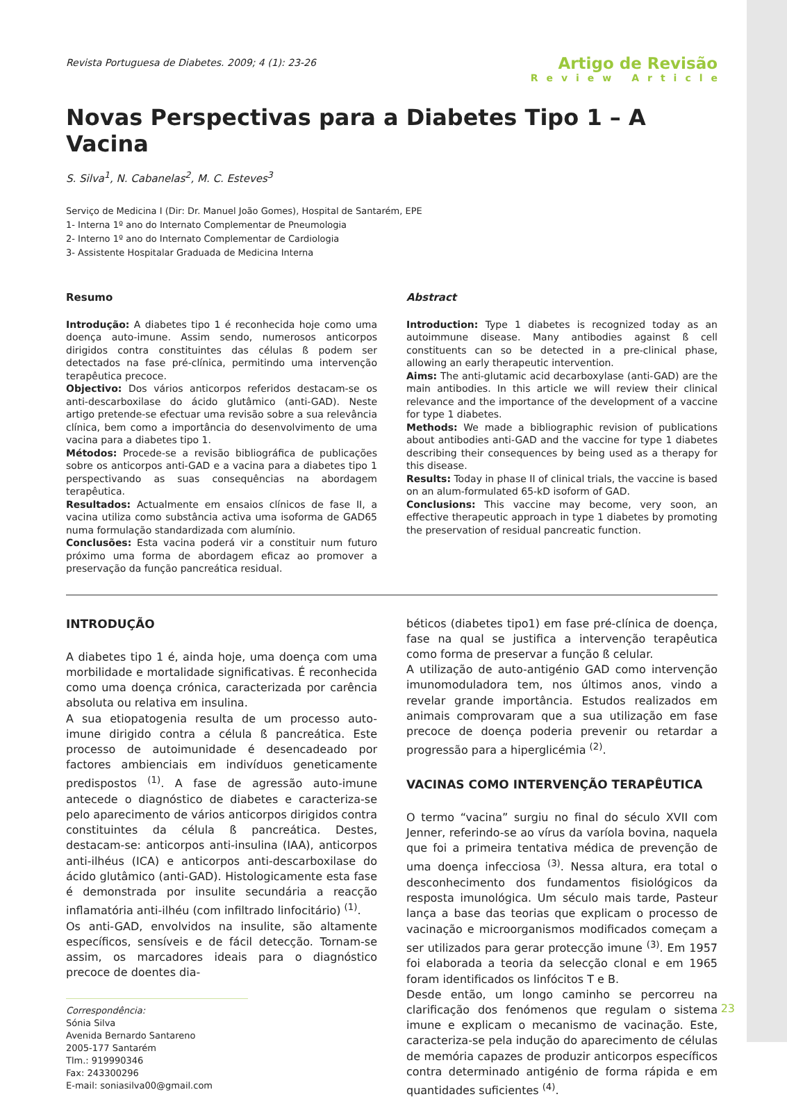Revista Portuguesa de Diabetes. 2009; 4 (1): 23-26
Artigo de Revisão
Review Article
Novas Perspectivas para a Diabetes Tipo 1 – A Vacina
S. Silva<sup>1</sup>, N. Cabanelas<sup>2</sup>, M. C. Esteves<sup>3</sup>
Serviço de Medicina I (Dir: Dr. Manuel João Gomes), Hospital de Santarém, EPE
1- Interna 1º ano do Internato Complementar de Pneumologia
2- Interno 1º ano do Internato Complementar de Cardiologia
3- Assistente Hospitalar Graduada de Medicina Interna
Resumo
Introdução: A diabetes tipo 1 é reconhecida hoje como uma doença auto-imune. Assim sendo, numerosos anticorpos dirigidos contra constituintes das células ß podem ser detectados na fase pré-clínica, permitindo uma intervenção terapêutica precoce.
Objectivo: Dos vários anticorpos referidos destacam-se os anti-descarboxilase do ácido glutâmico (anti-GAD). Neste artigo pretende-se efectuar uma revisão sobre a sua relevância clínica, bem como a importância do desenvolvimento de uma vacina para a diabetes tipo 1.
Métodos: Procede-se a revisão bibliográfica de publicações sobre os anticorpos anti-GAD e a vacina para a diabetes tipo 1 perspectivando as suas consequências na abordagem terapêutica.
Resultados: Actualmente em ensaios clínicos de fase II, a vacina utiliza como substância activa uma isoforma de GAD65 numa formulação standardizada com alumínio.
Conclusões: Esta vacina poderá vir a constituir num futuro próximo uma forma de abordagem eficaz ao promover a preservação da função pancreática residual.
Abstract
Introduction: Type 1 diabetes is recognized today as an autoimmune disease. Many antibodies against ß cell constituents can so be detected in a pre-clinical phase, allowing an early therapeutic intervention.
Aims: The anti-glutamic acid decarboxylase (anti-GAD) are the main antibodies. In this article we will review their clinical relevance and the importance of the development of a vaccine for type 1 diabetes.
Methods: We made a bibliographic revision of publications about antibodies anti-GAD and the vaccine for type 1 diabetes describing their consequences by being used as a therapy for this disease.
Results: Today in phase II of clinical trials, the vaccine is based on an alum-formulated 65-kD isoform of GAD.
Conclusions: This vaccine may become, very soon, an effective therapeutic approach in type 1 diabetes by promoting the preservation of residual pancreatic function.
INTRODUÇÃO
A diabetes tipo 1 é, ainda hoje, uma doença com uma morbilidade e mortalidade significativas. É reconhecida como uma doença crónica, caracterizada por carência absoluta ou relativa em insulina.
A sua etiopatogenia resulta de um processo auto-imune dirigido contra a célula ß pancreática. Este processo de autoimunidade é desencadeado por factores ambienciais em indivíduos geneticamente predispostos <sup>(1)</sup>. A fase de agressão auto-imune antecede o diagnóstico de diabetes e caracteriza-se pelo aparecimento de vários anticorpos dirigidos contra constituintes da célula ß pancreática. Destes, destacam-se: anticorpos anti-insulina (IAA), anticorpos anti-ilhéus (ICA) e anticorpos anti-descarboxilase do ácido glutâmico (anti-GAD). Histologicamente esta fase é demonstrada por insulite secundária a reacção inflamatória anti-ilhéu (com infiltrado linfocitário) <sup>(1)</sup>.
Os anti-GAD, envolvidos na insulite, são altamente específicos, sensíveis e de fácil detecção. Tornam-se assim, os marcadores ideais para o diagnóstico precoce de doentes dia-
Correspondência:
Sónia Silva
Avenida Bernardo Santareno
2005-177 Santarém
Tlm.: 919990346
Fax: 243300296
E-mail: soniasilva00@gmail.com
béticos (diabetes tipo1) em fase pré-clínica de doença, fase na qual se justifica a intervenção terapêutica como forma de preservar a função ß celular.
A utilização de auto-antigénio GAD como intervenção imunomoduladora tem, nos últimos anos, vindo a revelar grande importância. Estudos realizados em animais comprovaram que a sua utilização em fase precoce de doença poderia prevenir ou retardar a progressão para a hiperglicémia <sup>(2)</sup>.
VACINAS COMO INTERVENÇÃO TERAPÊUTICA
O termo “vacina” surgiu no final do século XVII com Jenner, referindo-se ao vírus da varíola bovina, naquela que foi a primeira tentativa médica de prevenção de uma doença infecciosa <sup>(3)</sup>. Nessa altura, era total o desconhecimento dos fundamentos fisiológicos da resposta imunológica. Um século mais tarde, Pasteur lança a base das teorias que explicam o processo de vacinação e microorganismos modificados começam a ser utilizados para gerar protecção imune <sup>(3)</sup>. Em 1957 foi elaborada a teoria da selecção clonal e em 1965 foram identificados os linfócitos T e B.
Desde então, um longo caminho se percorreu na clarificação dos fenómenos que regulam o sistema imune e explicam o mecanismo de vacinação. Este, caracteriza-se pela indução do aparecimento de células de memória capazes de produzir anticorpos específicos contra determinado antigénio de forma rápida e em quantidades suficientes <sup>(4)</sup>.
23